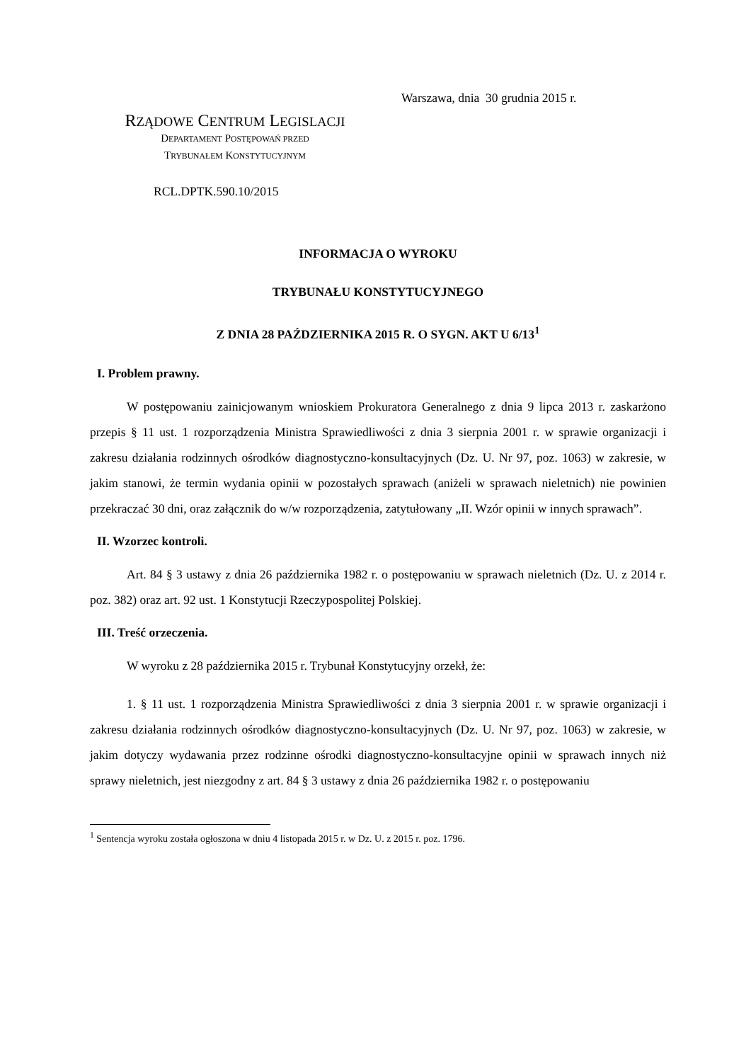Warszawa, dnia 30 grudnia 2015 r.
RZĄDOWE CENTRUM LEGISLACJI
DEPARTAMENT POSTĘPOWAŃ PRZED
TRYBUNAŁEM KONSTYTUCYJNYM
RCL.DPTK.590.10/2015
INFORMACJA O WYROKU
TRYBUNAŁU KONSTYTUCYJNEGO
Z DNIA 28 PAŹDZIERNIKA 2015 R. O SYGN. AKT U 6/13<sup>1</sup>
I. Problem prawny.
W postępowaniu zainicjowanym wnioskiem Prokuratora Generalnego z dnia 9 lipca 2013 r. zaskarżono przepis § 11 ust. 1 rozporządzenia Ministra Sprawiedliwości z dnia 3 sierpnia 2001 r. w sprawie organizacji i zakresu działania rodzinnych ośrodków diagnostyczno-konsultacyjnych (Dz. U. Nr 97, poz. 1063) w zakresie, w jakim stanowi, że termin wydania opinii w pozostałych sprawach (aniżeli w sprawach nieletnich) nie powinien przekraczać 30 dni, oraz załącznik do w/w rozporządzenia, zatytułowany „II. Wzór opinii w innych sprawach”.
II. Wzorzec kontroli.
Art. 84 § 3 ustawy z dnia 26 października 1982 r. o postępowaniu w sprawach nieletnich (Dz. U. z 2014 r. poz. 382) oraz art. 92 ust. 1 Konstytucji Rzeczypospolitej Polskiej.
III. Treść orzeczenia.
W wyroku z 28 października 2015 r. Trybunał Konstytucyjny orzekł, że:
1. § 11 ust. 1 rozporządzenia Ministra Sprawiedliwości z dnia 3 sierpnia 2001 r. w sprawie organizacji i zakresu działania rodzinnych ośrodków diagnostyczno-konsultacyjnych (Dz. U. Nr 97, poz. 1063) w zakresie, w jakim dotyczy wydawania przez rodzinne ośrodki diagnostyczno-konsultacyjne opinii w sprawach innych niż sprawy nieletnich, jest niezgodny z art. 84 § 3 ustawy z dnia 26 października 1982 r. o postępowaniu
<sup>1</sup> Sentencja wyroku została ogłoszona w dniu 4 listopada 2015 r. w Dz. U. z 2015 r. poz. 1796.